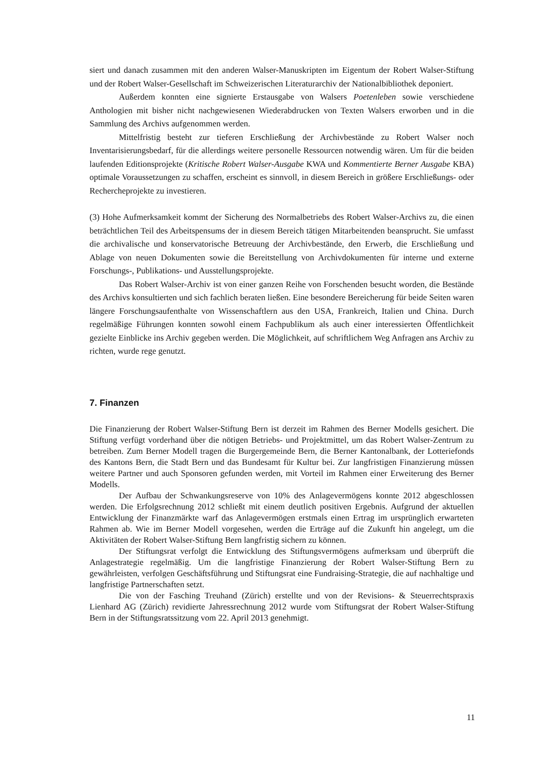siert und danach zusammen mit den anderen Walser-Manuskripten im Eigentum der Robert Walser-Stiftung und der Robert Walser-Gesellschaft im Schweizerischen Literaturarchiv der Nationalbibliothek deponiert.
Außerdem konnten eine signierte Erstausgabe von Walsers Poetenleben sowie verschiedene Anthologien mit bisher nicht nachgewiesenen Wiederabdrucken von Texten Walsers erworben und in die Sammlung des Archivs aufgenommen werden.
Mittelfristig besteht zur tieferen Erschließung der Archivbestände zu Robert Walser noch Inventarisierungsbedarf, für die allerdings weitere personelle Ressourcen notwendig wären. Um für die beiden laufenden Editionsprojekte (Kritische Robert Walser-Ausgabe KWA und Kommentierte Berner Ausgabe KBA) optimale Voraussetzungen zu schaffen, erscheint es sinnvoll, in diesem Bereich in größere Erschließungs- oder Rechercheprojekte zu investieren.
(3) Hohe Aufmerksamkeit kommt der Sicherung des Normalbetriebs des Robert Walser-Archivs zu, die einen beträchtlichen Teil des Arbeitspensums der in diesem Bereich tätigen Mitarbeitenden beansprucht. Sie umfasst die archivalische und konservatorische Betreuung der Archivbestände, den Erwerb, die Erschließung und Ablage von neuen Dokumenten sowie die Bereitstellung von Archivdokumenten für interne und externe Forschungs-, Publikations- und Ausstellungsprojekte.
Das Robert Walser-Archiv ist von einer ganzen Reihe von Forschenden besucht worden, die Bestände des Archivs konsultierten und sich fachlich beraten ließen. Eine besondere Bereicherung für beide Seiten waren längere Forschungsaufenthalte von Wissenschaftlern aus den USA, Frankreich, Italien und China. Durch regelmäßige Führungen konnten sowohl einem Fachpublikum als auch einer interessierten Öffentlichkeit gezielte Einblicke ins Archiv gegeben werden. Die Möglichkeit, auf schriftlichem Weg Anfragen ans Archiv zu richten, wurde rege genutzt.
7. Finanzen
Die Finanzierung der Robert Walser-Stiftung Bern ist derzeit im Rahmen des Berner Modells gesichert. Die Stiftung verfügt vorderhand über die nötigen Betriebs- und Projektmittel, um das Robert Walser-Zentrum zu betreiben. Zum Berner Modell tragen die Burgergemeinde Bern, die Berner Kantonalbank, der Lotteriefonds des Kantons Bern, die Stadt Bern und das Bundesamt für Kultur bei. Zur langfristigen Finanzierung müssen weitere Partner und auch Sponsoren gefunden werden, mit Vorteil im Rahmen einer Erweiterung des Berner Modells.
Der Aufbau der Schwankungsreserve von 10% des Anlagevermögens konnte 2012 abgeschlossen werden. Die Erfolgsrechnung 2012 schließt mit einem deutlich positiven Ergebnis. Aufgrund der aktuellen Entwicklung der Finanzmärkte warf das Anlagevermögen erstmals einen Ertrag im ursprünglich erwarteten Rahmen ab. Wie im Berner Modell vorgesehen, werden die Erträge auf die Zukunft hin angelegt, um die Aktivitäten der Robert Walser-Stiftung Bern langfristig sichern zu können.
Der Stiftungsrat verfolgt die Entwicklung des Stiftungsvermögens aufmerksam und überprüft die Anlagestrategie regelmäßig. Um die langfristige Finanzierung der Robert Walser-Stiftung Bern zu gewährleisten, verfolgen Geschäftsführung und Stiftungsrat eine Fundraising-Strategie, die auf nachhaltige und langfristige Partnerschaften setzt.
Die von der Fasching Treuhand (Zürich) erstellte und von der Revisions- & Steuerrechtspraxis Lienhard AG (Zürich) revidierte Jahressrechnung 2012 wurde vom Stiftungsrat der Robert Walser-Stiftung Bern in der Stiftungsratssitzung vom 22. April 2013 genehmigt.
11